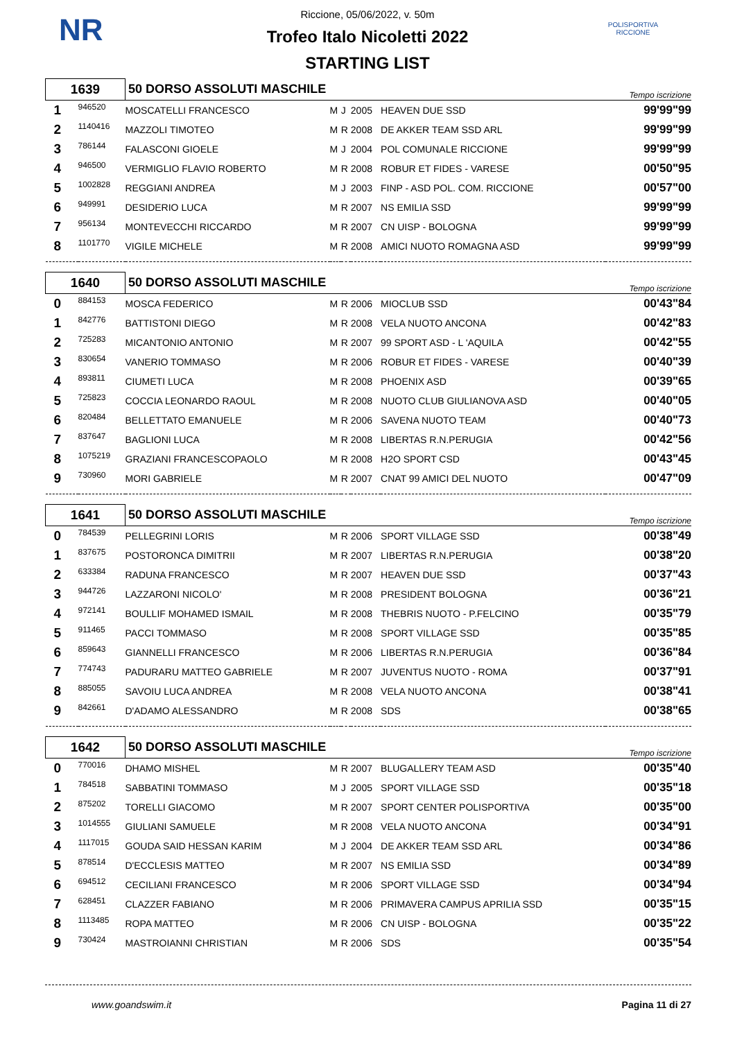NR
POLISPORTIVA RICCIONE
Riccione, 05/06/2022, v. 50m
Trofeo Italo Nicoletti 2022
STARTING LIST
| 1639 | | 50 DORSO ASSOLUTI MASCHILE | | | | | Tempo iscrizione |
| 1 | 946520 | MOSCATELLI FRANCESCO | M | J | 2005 | HEAVEN DUE SSD | 99'99"99 |
| 2 | 1140416 | MAZZOLI TIMOTEO | M | R | 2008 | DE AKKER TEAM SSD ARL | 99'99"99 |
| 3 | 786144 | FALASCONI GIOELE | M | J | 2004 | POL COMUNALE RICCIONE | 99'99"99 |
| 4 | 946500 | VERMIGLIO FLAVIO ROBERTO | M | R | 2008 | ROBUR ET FIDES - VARESE | 00'50"95 |
| 5 | 1002828 | REGGIANI ANDREA | M | J | 2003 | FINP - ASD POL. COM. RICCIONE | 00'57"00 |
| 6 | 949991 | DESIDERIO LUCA | M | R | 2007 | NS EMILIA SSD | 99'99"99 |
| 7 | 956134 | MONTEVECCHI RICCARDO | M | R | 2007 | CN UISP - BOLOGNA | 99'99"99 |
| 8 | 1101770 | VIGILE MICHELE | M | R | 2008 | AMICI NUOTO ROMAGNA ASD | 99'99"99 |
| 1640 | | 50 DORSO ASSOLUTI MASCHILE | | | | | Tempo iscrizione |
| 0 | 884153 | MOSCA FEDERICO | M | R | 2006 | MIOCLUB SSD | 00'43"84 |
| 1 | 842776 | BATTISTONI DIEGO | M | R | 2008 | VELA NUOTO ANCONA | 00'42"83 |
| 2 | 725283 | MICANTONIO ANTONIO | M | R | 2007 | 99 SPORT ASD - L 'AQUILA | 00'42"55 |
| 3 | 830654 | VANERIO TOMMASO | M | R | 2006 | ROBUR ET FIDES - VARESE | 00'40"39 |
| 4 | 893811 | CIUMETI LUCA | M | R | 2008 | PHOENIX ASD | 00'39"65 |
| 5 | 725823 | COCCIA LEONARDO RAOUL | M | R | 2008 | NUOTO CLUB GIULIANOVA ASD | 00'40"05 |
| 6 | 820484 | BELLETTATO EMANUELE | M | R | 2006 | SAVENA NUOTO TEAM | 00'40"73 |
| 7 | 837647 | BAGLIONI LUCA | M | R | 2008 | LIBERTAS R.N.PERUGIA | 00'42"56 |
| 8 | 1075219 | GRAZIANI FRANCESCOPAOLO | M | R | 2008 | H2O SPORT CSD | 00'43"45 |
| 9 | 730960 | MORI GABRIELE | M | R | 2007 | CNAT 99 AMICI DEL NUOTO | 00'47"09 |
| 1641 | | 50 DORSO ASSOLUTI MASCHILE | | | | | Tempo iscrizione |
| 0 | 784539 | PELLEGRINI LORIS | M | R | 2006 | SPORT VILLAGE SSD | 00'38"49 |
| 1 | 837675 | POSTORONCA DIMITRII | M | R | 2007 | LIBERTAS R.N.PERUGIA | 00'38"20 |
| 2 | 633384 | RADUNA FRANCESCO | M | R | 2007 | HEAVEN DUE SSD | 00'37"43 |
| 3 | 944726 | LAZZARONI NICOLO' | M | R | 2008 | PRESIDENT BOLOGNA | 00'36"21 |
| 4 | 972141 | BOULLIF MOHAMED ISMAIL | M | R | 2008 | THEBRIS NUOTO - P.FELCINO | 00'35"79 |
| 5 | 911465 | PACCI TOMMASO | M | R | 2008 | SPORT VILLAGE SSD | 00'35"85 |
| 6 | 859643 | GIANNELLI FRANCESCO | M | R | 2006 | LIBERTAS R.N.PERUGIA | 00'36"84 |
| 7 | 774743 | PADURARU MATTEO GABRIELE | M | R | 2007 | JUVENTUS NUOTO - ROMA | 00'37"91 |
| 8 | 885055 | SAVOIU LUCA ANDREA | M | R | 2008 | VELA NUOTO ANCONA | 00'38"41 |
| 9 | 842661 | D'ADAMO ALESSANDRO | M | R | 2008 | SDS | 00'38"65 |
| 1642 | | 50 DORSO ASSOLUTI MASCHILE | | | | | Tempo iscrizione |
| 0 | 770016 | DHAMO MISHEL | M | R | 2007 | BLUGALLERY TEAM ASD | 00'35"40 |
| 1 | 784518 | SABBATINI TOMMASO | M | J | 2005 | SPORT VILLAGE SSD | 00'35"18 |
| 2 | 875202 | TORELLI GIACOMO | M | R | 2007 | SPORT CENTER POLISPORTIVA | 00'35"00 |
| 3 | 1014555 | GIULIANI SAMUELE | M | R | 2008 | VELA NUOTO ANCONA | 00'34"91 |
| 4 | 1117015 | GOUDA SAID HESSAN KARIM | M | J | 2004 | DE AKKER TEAM SSD ARL | 00'34"86 |
| 5 | 878514 | D'ECCLESIS MATTEO | M | R | 2007 | NS EMILIA SSD | 00'34"89 |
| 6 | 694512 | CECILIANI FRANCESCO | M | R | 2006 | SPORT VILLAGE SSD | 00'34"94 |
| 7 | 628451 | CLAZZER FABIANO | M | R | 2006 | PRIMAVERA CAMPUS APRILIA SSD | 00'35"15 |
| 8 | 1113485 | ROPA MATTEO | M | R | 2006 | CN UISP - BOLOGNA | 00'35"22 |
| 9 | 730424 | MASTROIANNI CHRISTIAN | M | R | 2006 | SDS | 00'35"54 |
www.goandswim.it Pagina 11 di 27